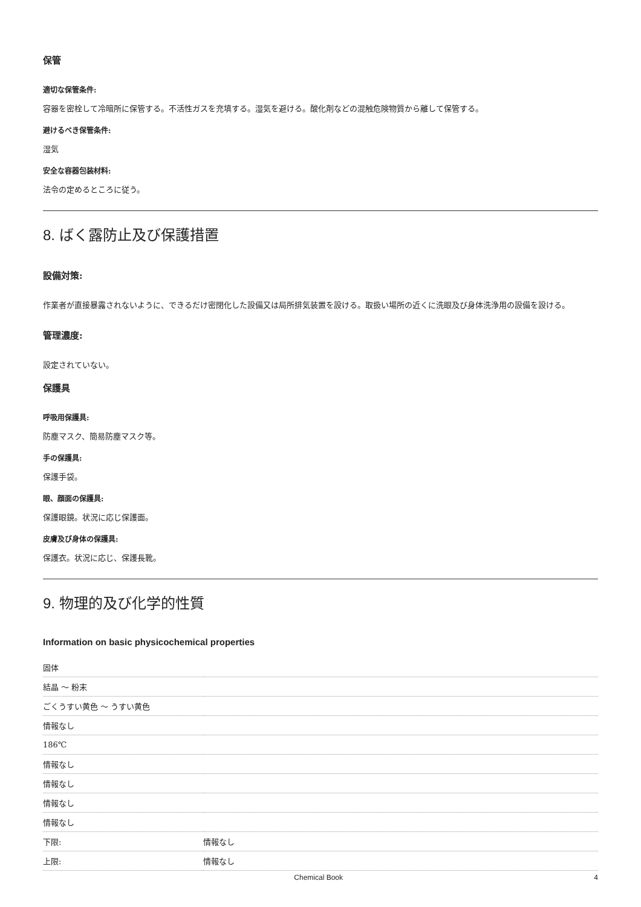保管
適切な保管条件:
容器を密栓して冷暗所に保管する。不活性ガスを充填する。湿気を避ける。酸化剤などの混触危険物質から離して保管する。
避けるべき保管条件:
湿気
安全な容器包装材料:
法令の定めるところに従う。
8. ばく露防止及び保護措置
設備対策:
作業者が直接暴露されないように、できるだけ密閉化した設備又は局所排気装置を設ける。取扱い場所の近くに洗眼及び身体洗浄用の設備を設ける。
管理濃度:
設定されていない。
保護具
呼吸用保護具:
防塵マスク、簡易防塵マスク等。
手の保護具:
保護手袋。
眼、顔面の保護具:
保護眼鏡。状況に応じ保護面。
皮膚及び身体の保護具:
保護衣。状況に応じ、保護長靴。
9. 物理的及び化学的性質
Information on basic physicochemical properties
| 固体 | |
| 結晶 ～ 粉末 | |
| ごくうすい黄色 ～ うすい黄色 | |
| 情報なし | |
| 186℃ | |
| 情報なし | |
| 情報なし | |
| 情報なし | |
| 情報なし | |
| 下限: | 情報なし |
| 上限: | 情報なし |
Chemical Book 4